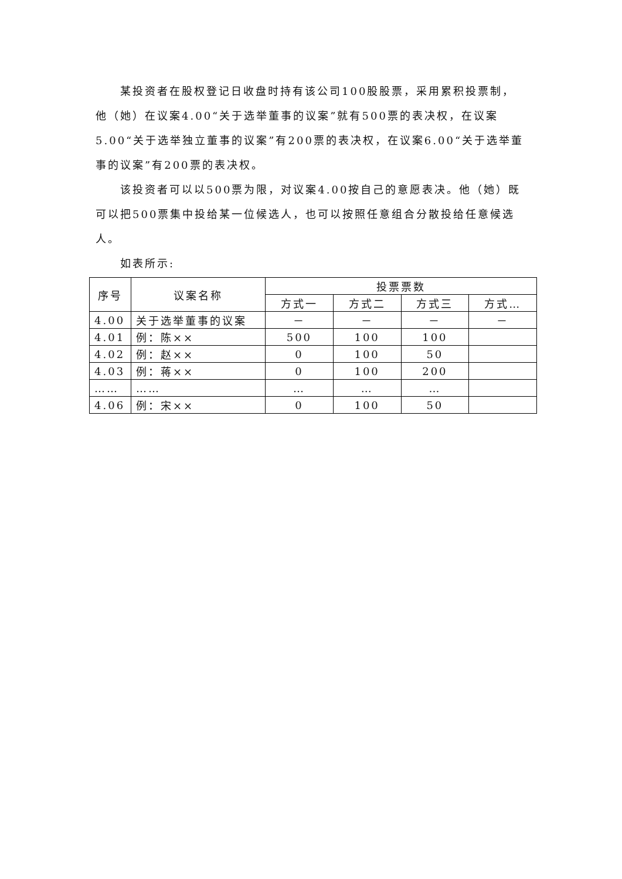某投资者在股权登记日收盘时持有该公司100股股票，采用累积投票制，他（她）在议案4.00“关于选举董事的议案”就有500票的表决权，在议案5.00“关于选举独立董事的议案”有200票的表决权，在议案6.00“关于选举董事的议案”有200票的表决权。
该投资者可以以500票为限，对议案4.00按自己的意愿表决。他（她）既可以把500票集中投给某一位候选人，也可以按照任意组合分散投给任意候选人。
如表所示:
| 序号 | 议案名称 | 投票票数 | | | |
| --- | --- | --- | --- | --- | --- |
| | | 方式一 | 方式二 | 方式三 | 方式… |
| 4.00 | 关于选举董事的议案 | － | － | － | － |
| 4.01 | 例：陈×× | 500 | 100 | 100 | |
| 4.02 | 例：赵×× | 0 | 100 | 50 | |
| 4.03 | 例：蒋×× | 0 | 100 | 200 | |
| …… | …… | … | … | … | |
| 4.06 | 例：宋×× | 0 | 100 | 50 | |